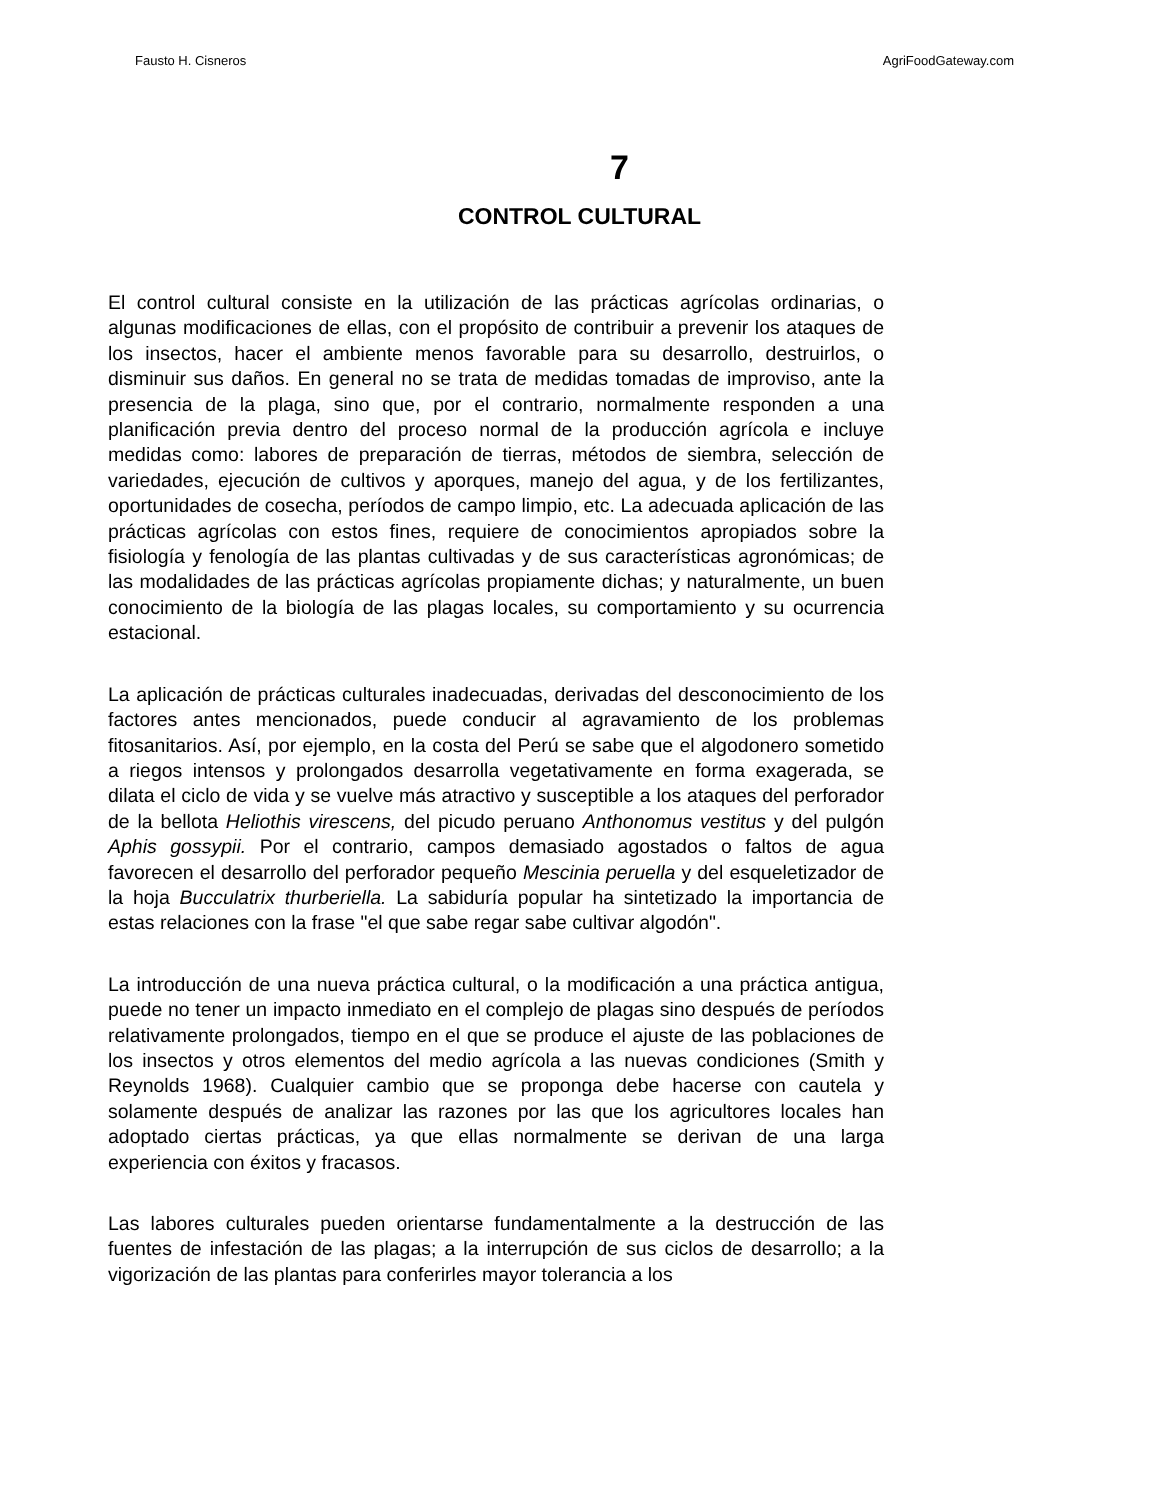Fausto H. Cisneros AgriFoodGateway.com
7
CONTROL CULTURAL
El control cultural consiste en la utilización de las prácticas agrícolas ordinarias, o algunas modificaciones de ellas, con el propósito de contribuir a prevenir los ataques de los insectos, hacer el ambiente menos favorable para su desarrollo, destruirlos, o disminuir sus daños. En general no se trata de medidas tomadas de improviso, ante la presencia de la plaga, sino que, por el contrario, normalmente responden a una planificación previa dentro del proceso normal de la producción agrícola e incluye medidas como: labores de preparación de tierras, métodos de siembra, selección de variedades, ejecución de cultivos y aporques, manejo del agua, y de los fertilizantes, oportunidades de cosecha, períodos de campo limpio, etc. La adecuada aplicación de las prácticas agrícolas con estos fines, requiere de conocimientos apropiados sobre la fisiología y fenología de las plantas cultivadas y de sus características agronómicas; de las modalidades de las prácticas agrícolas propiamente dichas; y naturalmente, un buen conocimiento de la biología de las plagas locales, su comportamiento y su ocurrencia estacional.
La aplicación de prácticas culturales inadecuadas, derivadas del desconocimiento de los factores antes mencionados, puede conducir al agravamiento de los problemas fitosanitarios. Así, por ejemplo, en la costa del Perú se sabe que el algodonero sometido a riegos intensos y prolongados desarrolla vegetativamente en forma exagerada, se dilata el ciclo de vida y se vuelve más atractivo y susceptible a los ataques del perforador de la bellota Heliothis virescens, del picudo peruano Anthonomus vestitus y del pulgón Aphis gossypii. Por el contrario, campos demasiado agostados o faltos de agua favorecen el desarrollo del perforador pequeño Mescinia peruella y del esqueletizador de la hoja Bucculatrix thurberiella. La sabiduría popular ha sintetizado la importancia de estas relaciones con la frase "el que sabe regar sabe cultivar algodón".
La introducción de una nueva práctica cultural, o la modificación a una práctica antigua, puede no tener un impacto inmediato en el complejo de plagas sino después de períodos relativamente prolongados, tiempo en el que se produce el ajuste de las poblaciones de los insectos y otros elementos del medio agrícola a las nuevas condiciones (Smith y Reynolds 1968). Cualquier cambio que se proponga debe hacerse con cautela y solamente después de analizar las razones por las que los agricultores locales han adoptado ciertas prácticas, ya que ellas normalmente se derivan de una larga experiencia con éxitos y fracasos.
Las labores culturales pueden orientarse fundamentalmente a la destrucción de las fuentes de infestación de las plagas; a la interrupción de sus ciclos de desarrollo; a la vigorización de las plantas para conferirles mayor tolerancia a los